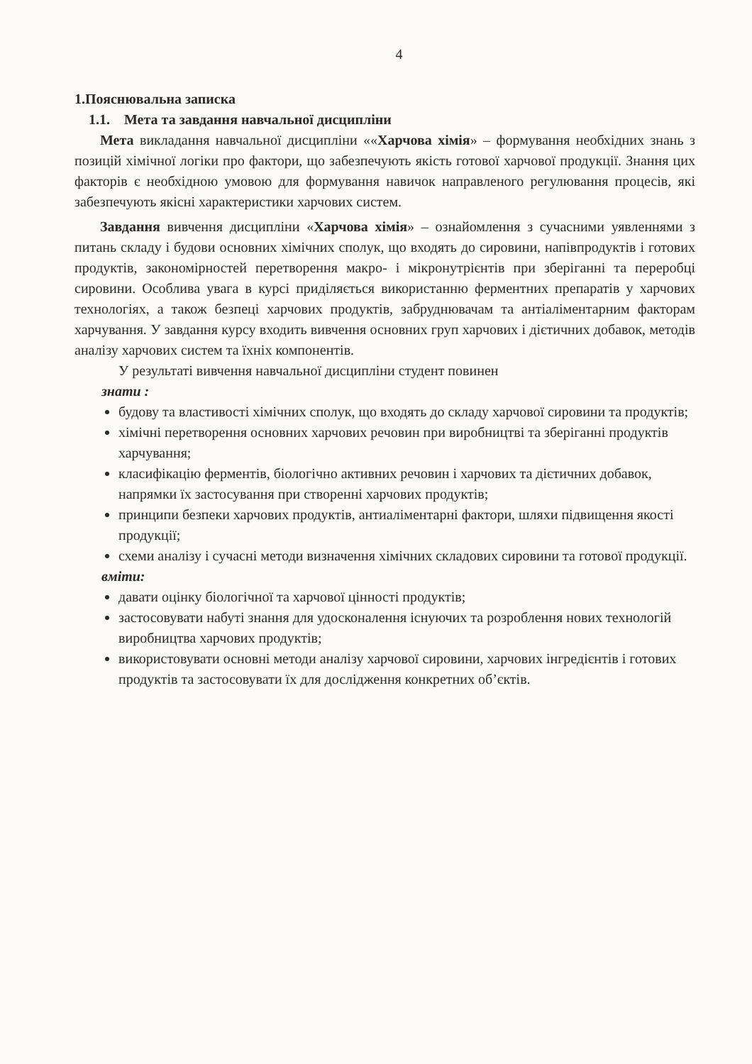4
1.Пояснювальна записка
1.1. Мета та завдання навчальної дисципліни
Мета викладання навчальної дисципліни ««Харчова хімія» – формування необхідних знань з позицій хімічної логіки про фактори, що забезпечують якість готової харчової продукції. Знання цих факторів є необхідною умовою для формування навичок направленого регулювання процесів, які забезпечують якісні характеристики харчових систем.
Завдання вивчення дисципліни «Харчова хімія» – ознайомлення з сучасними уявленнями з питань складу і будови основних хімічних сполук, що входять до сировини, напівпродуктів і готових продуктів, закономірностей перетворення макро- і мікронутрієнтів при зберіганні та переробці сировини. Особлива увага в курсі приділяється використанню ферментних препаратів у харчових технологіях, а також безпеці харчових продуктів, забруднювачам та антіаліментарним факторам харчування. У завдання курсу входить вивчення основних груп харчових і дієтичних добавок, методів аналізу харчових систем та їхніх компонентів.
У результаті вивчення навчальної дисципліни студент повинен
знати :
будову та властивості хімічних сполук, що входять до складу харчової сировини та продуктів;
хімічні перетворення основних харчових речовин при виробництві та зберіганні продуктів харчування;
класифікацію ферментів, біологічно активних речовин і харчових та дієтичних добавок, напрямки їх застосування при створенні харчових продуктів;
принципи безпеки харчових продуктів, антиаліментарні фактори, шляхи підвищення якості продукції;
схеми аналізу і сучасні методи визначення хімічних складових сировини та готової продукції.
вміти:
давати оцінку біологічної та харчової цінності продуктів;
застосовувати набуті знання для удосконалення існуючих та розроблення нових технологій виробництва харчових продуктів;
використовувати основні методи аналізу харчової сировини, харчових інгредієнтів і готових продуктів та застосовувати їх для дослідження конкретних об’єктів.